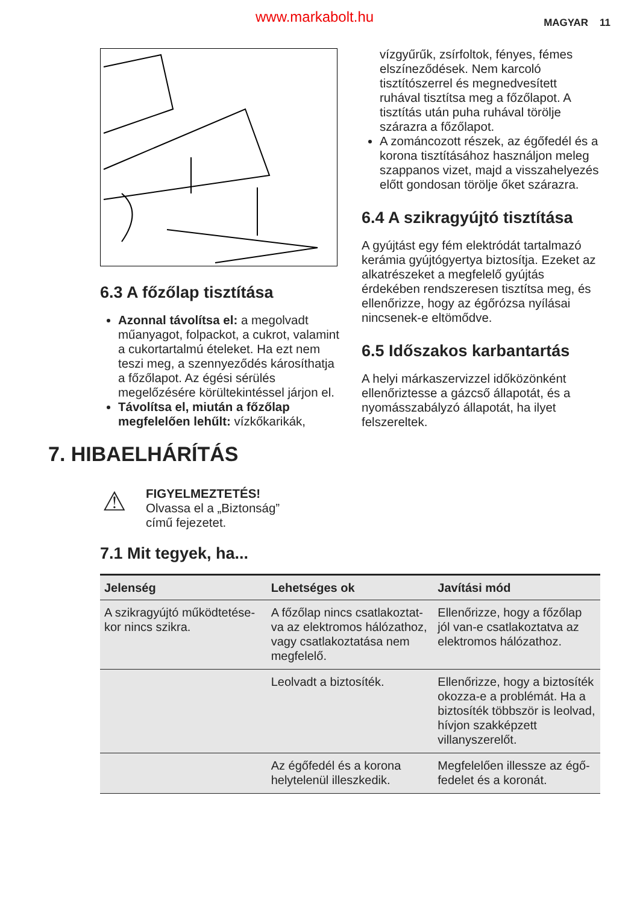www.markabolt.hu MAGYAR 11
6.3 A főzőlap tisztítása
Azonnal távolítsa el: a megolvadt műanyagot, folpackot, a cukrot, valamint a cukortartalmú ételeket. Ha ezt nem teszi meg, a szennyeződés károsíthatja a főzőlapot. Az égési sérülés megelőzésére körültekintéssel járjon el.
Távolítsa el, miután a főzőlap megfelelően lehűlt: vízkőkarikák,
vízgyűrűk, zsírfoltok, fényes, fémes elszíneződések. Nem karcoló tisztítószerrel és megnedvesített ruhával tisztítsa meg a főzőlapot. A tisztítás után puha ruhával törölje szárazra a főzőlapot.
A zománcozott részek, az égőfedél és a korona tisztításához használjon meleg szappanos vizet, majd a visszahelyezés előtt gondosan törölje őket szárazra.
6.4 A szikragyújtó tisztítása
A gyújtást egy fém elektródát tartalmazó kerámia gyújtógyertya biztosítja. Ezeket az alkatrészeket a megfelelő gyújtás érdekében rendszeresen tisztítsa meg, és ellenőrizze, hogy az égőrózsa nyílásai nincsenek-e eltömődve.
6.5 Időszakos karbantartás
A helyi márkaszervizzel időközönként ellenőriztesse a gázcső állapotát, és a nyomásszabályzó állapotát, ha ilyet felszereltek.
7. HIBAELHÁRÍTÁS
⚠
FIGYELMEZTETÉS!
Olvassa el a „Biztonság”
című fejezetet.
7.1 Mit tegyek, ha...
| Jelenség | Lehetséges ok | Javítási mód |
| --- | --- | --- |
| A szikragyújtó működtetése­kor nincs szikra. | A főzőlap nincs csatlakoztat­va az elektromos hálózat­hoz, vagy csatlakoztatása nem megfelelő. | Ellenőrizze, hogy a főzőlap jól van-e csatlakoztatva az elektromos hálózathoz. |
| | Leolvadt a biztosíték. | Ellenőrizze, hogy a biztosí­ték okozza-e a problémát. Ha a biztosíték többször is leolvad, hívjon szakképzett villanyszerelőt. |
| | Az égőfedél és a korona helytelenül illeszkedik. | Megfelelően illessze az égő­fedelet és a koronát. |